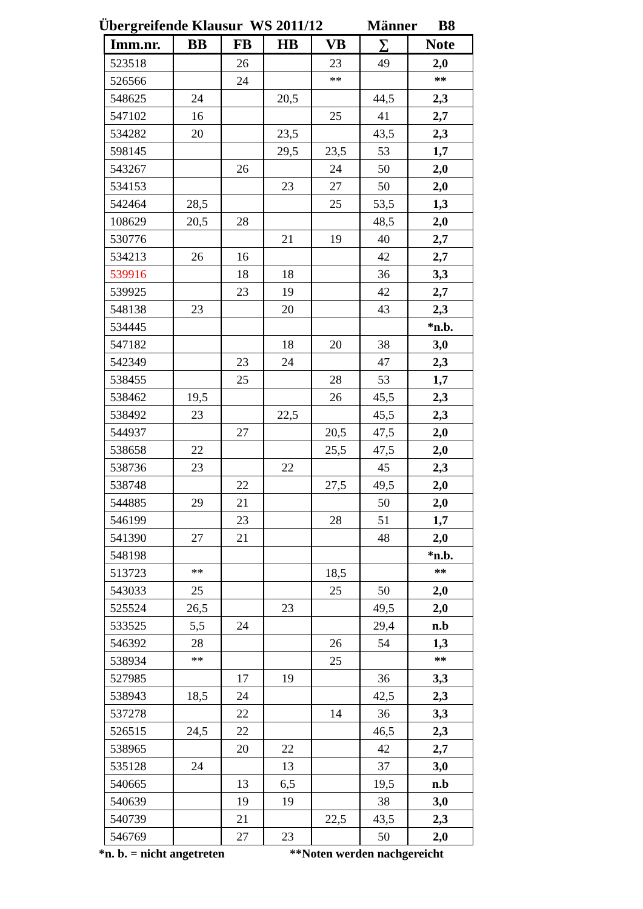Übergreifende Klausur WS 2011/12 Männer B8
| Imm.nr. | BB | FB | HB | VB | ∑ | Note |
| --- | --- | --- | --- | --- | --- | --- |
| 523518 | | 26 | | 23 | 49 | 2,0 |
| 526566 | | 24 | | ** | | ** |
| 548625 | 24 | | 20,5 | | 44,5 | 2,3 |
| 547102 | 16 | | | 25 | 41 | 2,7 |
| 534282 | 20 | | 23,5 | | 43,5 | 2,3 |
| 598145 | | | 29,5 | 23,5 | 53 | 1,7 |
| 543267 | | 26 | | 24 | 50 | 2,0 |
| 534153 | | | 23 | 27 | 50 | 2,0 |
| 542464 | 28,5 | | | 25 | 53,5 | 1,3 |
| 108629 | 20,5 | 28 | | | 48,5 | 2,0 |
| 530776 | | | 21 | 19 | 40 | 2,7 |
| 534213 | 26 | 16 | | | 42 | 2,7 |
| 539916 | | 18 | 18 | | 36 | 3,3 |
| 539925 | | 23 | 19 | | 42 | 2,7 |
| 548138 | 23 | | 20 | | 43 | 2,3 |
| 534445 | | | | | | *n.b. |
| 547182 | | | 18 | 20 | 38 | 3,0 |
| 542349 | | 23 | 24 | | 47 | 2,3 |
| 538455 | | 25 | | 28 | 53 | 1,7 |
| 538462 | 19,5 | | | 26 | 45,5 | 2,3 |
| 538492 | 23 | | 22,5 | | 45,5 | 2,3 |
| 544937 | | 27 | | 20,5 | 47,5 | 2,0 |
| 538658 | 22 | | | 25,5 | 47,5 | 2,0 |
| 538736 | 23 | | 22 | | 45 | 2,3 |
| 538748 | | 22 | | 27,5 | 49,5 | 2,0 |
| 544885 | 29 | 21 | | | 50 | 2,0 |
| 546199 | | 23 | | 28 | 51 | 1,7 |
| 541390 | 27 | 21 | | | 48 | 2,0 |
| 548198 | | | | | | *n.b. |
| 513723 | ** | | | 18,5 | | ** |
| 543033 | 25 | | | 25 | 50 | 2,0 |
| 525524 | 26,5 | | 23 | | 49,5 | 2,0 |
| 533525 | 5,5 | 24 | | | 29,4 | n.b |
| 546392 | 28 | | | 26 | 54 | 1,3 |
| 538934 | ** | | | 25 | | ** |
| 527985 | | 17 | 19 | | 36 | 3,3 |
| 538943 | 18,5 | 24 | | | 42,5 | 2,3 |
| 537278 | | 22 | | 14 | 36 | 3,3 |
| 526515 | 24,5 | 22 | | | 46,5 | 2,3 |
| 538965 | | 20 | 22 | | 42 | 2,7 |
| 535128 | 24 | | 13 | | 37 | 3,0 |
| 540665 | | 13 | 6,5 | | 19,5 | n.b |
| 540639 | | 19 | 19 | | 38 | 3,0 |
| 540739 | | 21 | | 22,5 | 43,5 | 2,3 |
| 546769 | | 27 | 23 | | 50 | 2,0 |
*n. b. = nicht angetreten **Noten werden nachgereicht